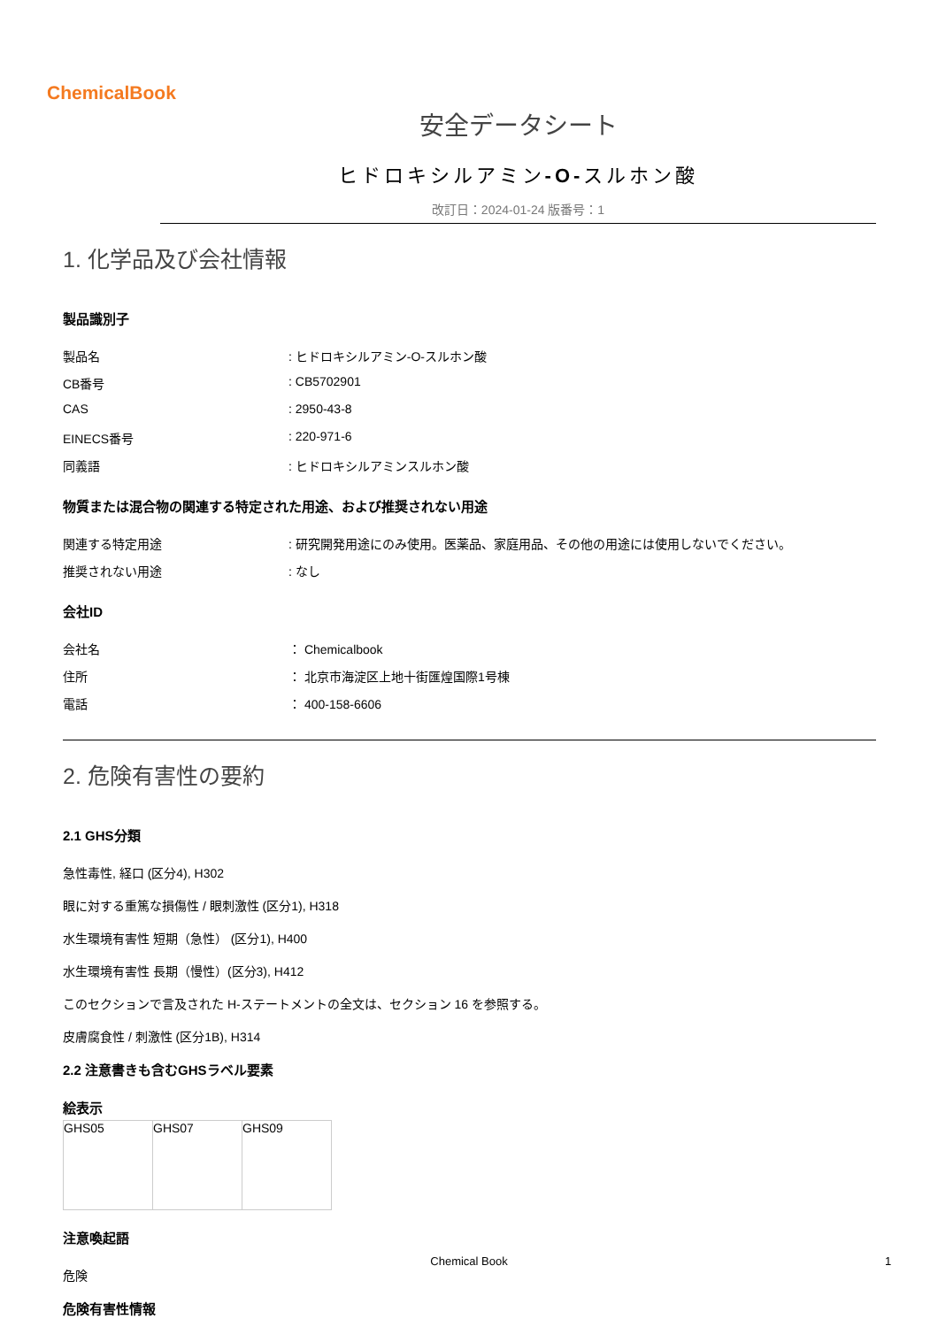ChemicalBook
安全データシート
ヒドロキシルアミン-O-スルホン酸
改訂日：2024-01-24 版番号：1
1. 化学品及び会社情報
製品識別子
製品名 : ヒドロキシルアミン-O-スルホン酸
CB番号 : CB5702901
CAS : 2950-43-8
EINECS番号 : 220-971-6
同義語 : ヒドロキシルアミンスルホン酸
物質または混合物の関連する特定された用途、および推奨されない用途
関連する特定用途 : 研究開発用途にのみ使用。医薬品、家庭用品、その他の用途には使用しないでください。
推奨されない用途 : なし
会社ID
会社名 ： Chemicalbook
住所 ： 北京市海淀区上地十街匯煌国際1号棟
電話 ： 400-158-6606
2. 危険有害性の要約
2.1 GHS分類
急性毒性, 経口 (区分4), H302
眼に対する重篤な損傷性 / 眼刺激性 (区分1), H318
水生環境有害性 短期（急性） (区分1), H400
水生環境有害性 長期（慢性）(区分3), H412
このセクションで言及された H-ステートメントの全文は、セクション 16 を参照する。
皮膚腐食性 / 刺激性 (区分1B), H314
2.2 注意書きも含むGHSラベル要素
絵表示
| GHS05 | GHS07 | GHS09 |
注意喚起語
危険
危険有害性情報
Chemical Book 1